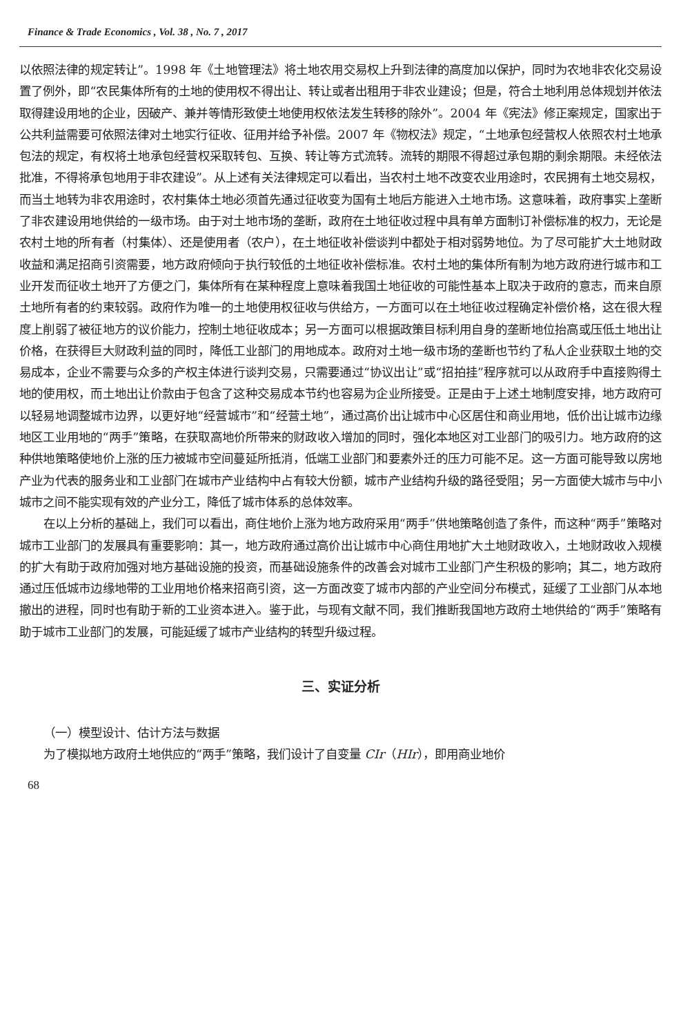Finance & Trade Economics , Vol. 38 , No. 7 , 2017
以依照法律的规定转让”。1998 年《土地管理法》将土地农用交易权上升到法律的高度加以保护，同时为农地非农化交易设置了例外，即“农民集体所有的土地的使用权不得出让、转让或者出租用于非农业建设；但是，符合土地利用总体规划并依法取得建设用地的企业，因破产、兼并等情形致使土地使用权依法发生转移的除外”。2004 年《宪法》修正案规定，国家出于公共利益需要可依照法律对土地实行征收、征用并给予补偿。2007 年《物权法》规定，“土地承包经营权人依照农村土地承包法的规定，有权将土地承包经营权采取转包、互换、转让等方式流转。流转的期限不得超过承包期的剩余期限。未经依法批准，不得将承包地用于非农建设”。从上述有关法律规定可以看出，当农村土地不改变农业用途时，农民拥有土地交易权，而当土地转为非农用途时，农村集体土地必须首先通过征收变为国有土地后方能进入土地市场。这意味着，政府事实上垄断了非农建设用地供给的一级市场。由于对土地市场的垄断，政府在土地征收过程中具有单方面制订补偿标准的权力，无论是农村土地的所有者（村集体）、还是使用者（农户），在土地征收补偿谈判中都处于相对弱势地位。为了尽可能扩大土地财政收益和满足招商引资需要，地方政府倾向于执行较低的土地征收补偿标准。农村土地的集体所有制为地方政府进行城市和工业开发而征收土地开了方便之门，集体所有在某种程度上意味着我国土地征收的可能性基本上取决于政府的意志，而来自原土地所有者的约束较弱。政府作为唯一的土地使用权征收与供给方，一方面可以在土地征收过程确定补偿价格，这在很大程度上削弱了被征地方的议价能力，控制土地征收成本；另一方面可以根据政策目标利用自身的垄断地位抬高或压低土地出让价格，在获得巨大财政利益的同时，降低工业部门的用地成本。政府对土地一级市场的垄断也节约了私人企业获取土地的交易成本，企业不需要与众多的产权主体进行谈判交易，只需要通过“协议出让”或“招拍挂”程序就可以从政府手中直接购得土地的使用权，而土地出让价款由于包含了这种交易成本节约也容易为企业所接受。正是由于上述土地制度安排，地方政府可以轻易地调整城市边界，以更好地“经营城市”和“经营土地”，通过高价出让城市中心区居住和商业用地，低价出让城市边缘地区工业用地的“两手”策略，在获取高地价所带来的财政收入增加的同时，强化本地区对工业部门的吸引力。地方政府的这种供地策略使地价上涨的压力被城市空间蔓延所抵消，低端工业部门和要素外迁的压力可能不足。这一方面可能导致以房地产业为代表的服务业和工业部门在城市产业结构中占有较大份额，城市产业结构升级的路径受阻；另一方面使大城市与中小城市之间不能实现有效的产业分工，降低了城市体系的总体效率。
在以上分析的基础上，我们可以看出，商住地价上涨为地方政府采用“两手”供地策略创造了条件，而这种“两手”策略对城市工业部门的发展具有重要影响：其一，地方政府通过高价出让城市中心商住用地扩大土地财政收入，土地财政收入规模的扩大有助于政府加强对地方基础设施的投资，而基础设施条件的改善会对城市工业部门产生积极的影响；其二，地方政府通过压低城市边缘地带的工业用地价格来招商引资，这一方面改变了城市内部的产业空间分布模式，延缓了工业部门从本地撤出的进程，同时也有助于新的工业资本进入。鉴于此，与现有文献不同，我们推断我国地方政府土地供给的“两手”策略有助于城市工业部门的发展，可能延缓了城市产业结构的转型升级过程。
三、实证分析
（一）模型设计、估计方法与数据
为了模拟地方政府土地供应的“两手”策略，我们设计了自变量 CIr（HIr），即用商业地价
68